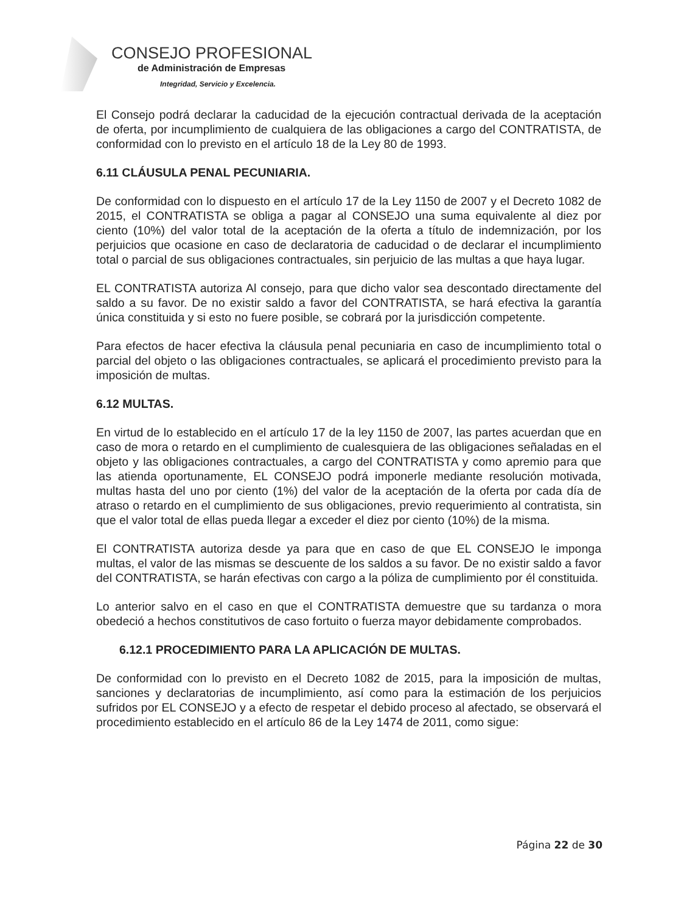CONSEJO PROFESIONAL
de Administración de Empresas
Integridad, Servicio y Excelencia.
El Consejo podrá declarar la caducidad de la ejecución contractual derivada de la aceptación de oferta, por incumplimiento de cualquiera de las obligaciones a cargo del CONTRATISTA, de conformidad con lo previsto en el artículo 18 de la Ley 80 de 1993.
6.11 CLÁUSULA PENAL PECUNIARIA.
De conformidad con lo dispuesto en el artículo 17 de la Ley 1150 de 2007 y el Decreto 1082 de 2015, el CONTRATISTA se obliga a pagar al CONSEJO una suma equivalente al diez por ciento (10%) del valor total de la aceptación de la oferta a título de indemnización, por los perjuicios que ocasione en caso de declaratoria de caducidad o de declarar el incumplimiento total o parcial de sus obligaciones contractuales, sin perjuicio de las multas a que haya lugar.
EL CONTRATISTA autoriza Al consejo, para que dicho valor sea descontado directamente del saldo a su favor. De no existir saldo a favor del CONTRATISTA, se hará efectiva la garantía única constituida y si esto no fuere posible, se cobrará por la jurisdicción competente.
Para efectos de hacer efectiva la cláusula penal pecuniaria en caso de incumplimiento total o parcial del objeto o las obligaciones contractuales, se aplicará el procedimiento previsto para la imposición de multas.
6.12 MULTAS.
En virtud de lo establecido en el artículo 17 de la ley 1150 de 2007, las partes acuerdan que en caso de mora o retardo en el cumplimiento de cualesquiera de las obligaciones señaladas en el objeto y las obligaciones contractuales, a cargo del CONTRATISTA y como apremio para que las atienda oportunamente, EL CONSEJO podrá imponerle mediante resolución motivada, multas hasta del uno por ciento (1%) del valor de la aceptación de la oferta por cada día de atraso o retardo en el cumplimiento de sus obligaciones, previo requerimiento al contratista, sin que el valor total de ellas pueda llegar a exceder el diez por ciento (10%) de la misma.
El CONTRATISTA autoriza desde ya para que en caso de que EL CONSEJO le imponga multas, el valor de las mismas se descuente de los saldos a su favor. De no existir saldo a favor del CONTRATISTA, se harán efectivas con cargo a la póliza de cumplimiento por él constituida.
Lo anterior salvo en el caso en que el CONTRATISTA demuestre que su tardanza o mora obedeció a hechos constitutivos de caso fortuito o fuerza mayor debidamente comprobados.
6.12.1 PROCEDIMIENTO PARA LA APLICACIÓN DE MULTAS.
De conformidad con lo previsto en el Decreto 1082 de 2015, para la imposición de multas, sanciones y declaratorias de incumplimiento, así como para la estimación de los perjuicios sufridos por EL CONSEJO y a efecto de respetar el debido proceso al afectado, se observará el procedimiento establecido en el artículo 86 de la Ley 1474 de 2011, como sigue:
Página 22 de 30